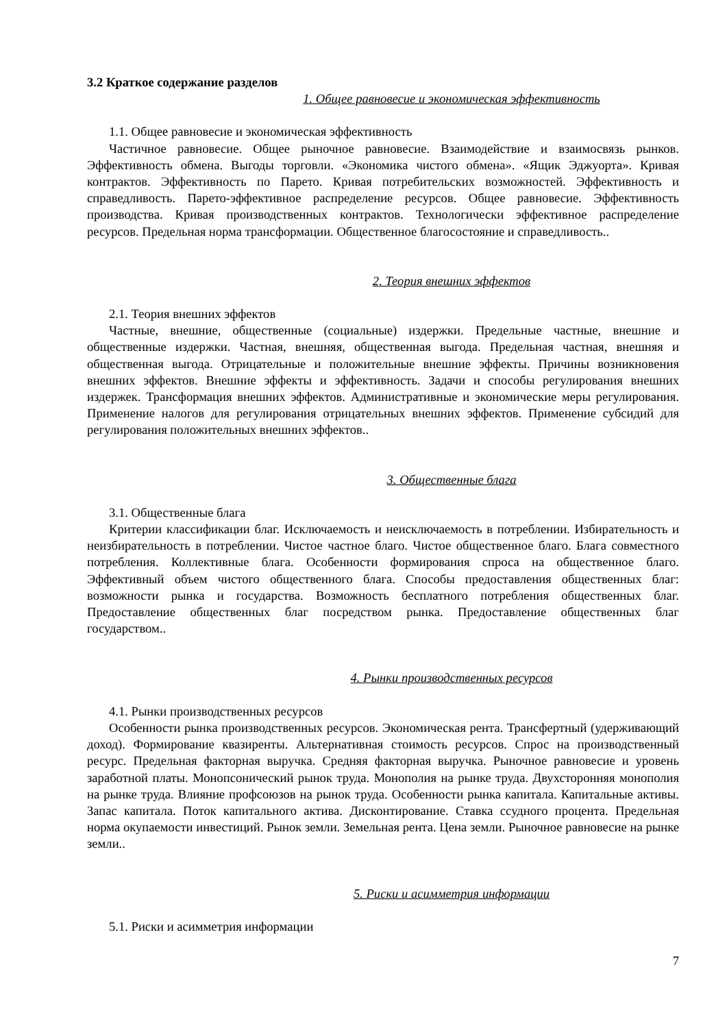3.2 Краткое содержание разделов
1. Общее равновесие и экономическая эффективность
1.1. Общее равновесие и экономическая эффективность
Частичное равновесие. Общее рыночное равновесие. Взаимодействие и взаимосвязь рынков. Эффективность обмена. Выгоды торговли. «Экономика чистого обмена». «Ящик Эджуорта». Кривая контрактов. Эффективность по Парето. Кривая потребительских возможностей. Эффективность и справедливость. Парето-эффективное распределение ресурсов. Общее равновесие. Эффективность производства. Кривая производственных контрактов. Технологически эффективное распределение ресурсов. Предельная норма трансформации. Общественное благосостояние и справедливость..
2. Теория внешних эффектов
2.1. Теория внешних эффектов
Частные, внешние, общественные (социальные) издержки. Предельные частные, внешние и общественные издержки. Частная, внешняя, общественная выгода. Предельная частная, внешняя и общественная выгода. Отрицательные и положительные внешние эффекты. Причины возникновения внешних эффектов. Внешние эффекты и эффективность. Задачи и способы регулирования внешних издержек. Трансформация внешних эффектов. Административные и экономические меры регулирования. Применение налогов для регулирования отрицательных внешних эффектов. Применение субсидий для регулирования положительных внешних эффектов..
3. Общественные блага
3.1. Общественные блага
Критерии классификации благ. Исключаемость и неисключаемость в потреблении. Избирательность и неизбирательность в потреблении. Чистое частное благо. Чистое общественное благо. Блага совместного потребления. Коллективные блага. Особенности формирования спроса на общественное благо. Эффективный объем чистого общественного блага. Способы предоставления общественных благ: возможности рынка и государства. Возможность бесплатного потребления общественных благ. Предоставление общественных благ посредством рынка. Предоставление общественных благ государством..
4. Рынки производственных ресурсов
4.1. Рынки производственных ресурсов
Особенности рынка производственных ресурсов. Экономическая рента. Трансфертный (удерживающий доход). Формирование квазиренты. Альтернативная стоимость ресурсов. Спрос на производственный ресурс. Предельная факторная выручка. Средняя факторная выручка. Рыночное равновесие и уровень заработной платы. Монопсонический рынок труда. Монополия на рынке труда. Двухсторонняя монополия на рынке труда. Влияние профсоюзов на рынок труда. Особенности рынка капитала. Капитальные активы. Запас капитала. Поток капитального актива. Дисконтирование. Ставка ссудного процента. Предельная норма окупаемости инвестиций. Рынок земли. Земельная рента. Цена земли. Рыночное равновесие на рынке земли..
5. Риски и асимметрия информации
5.1. Риски и асимметрия информации
7